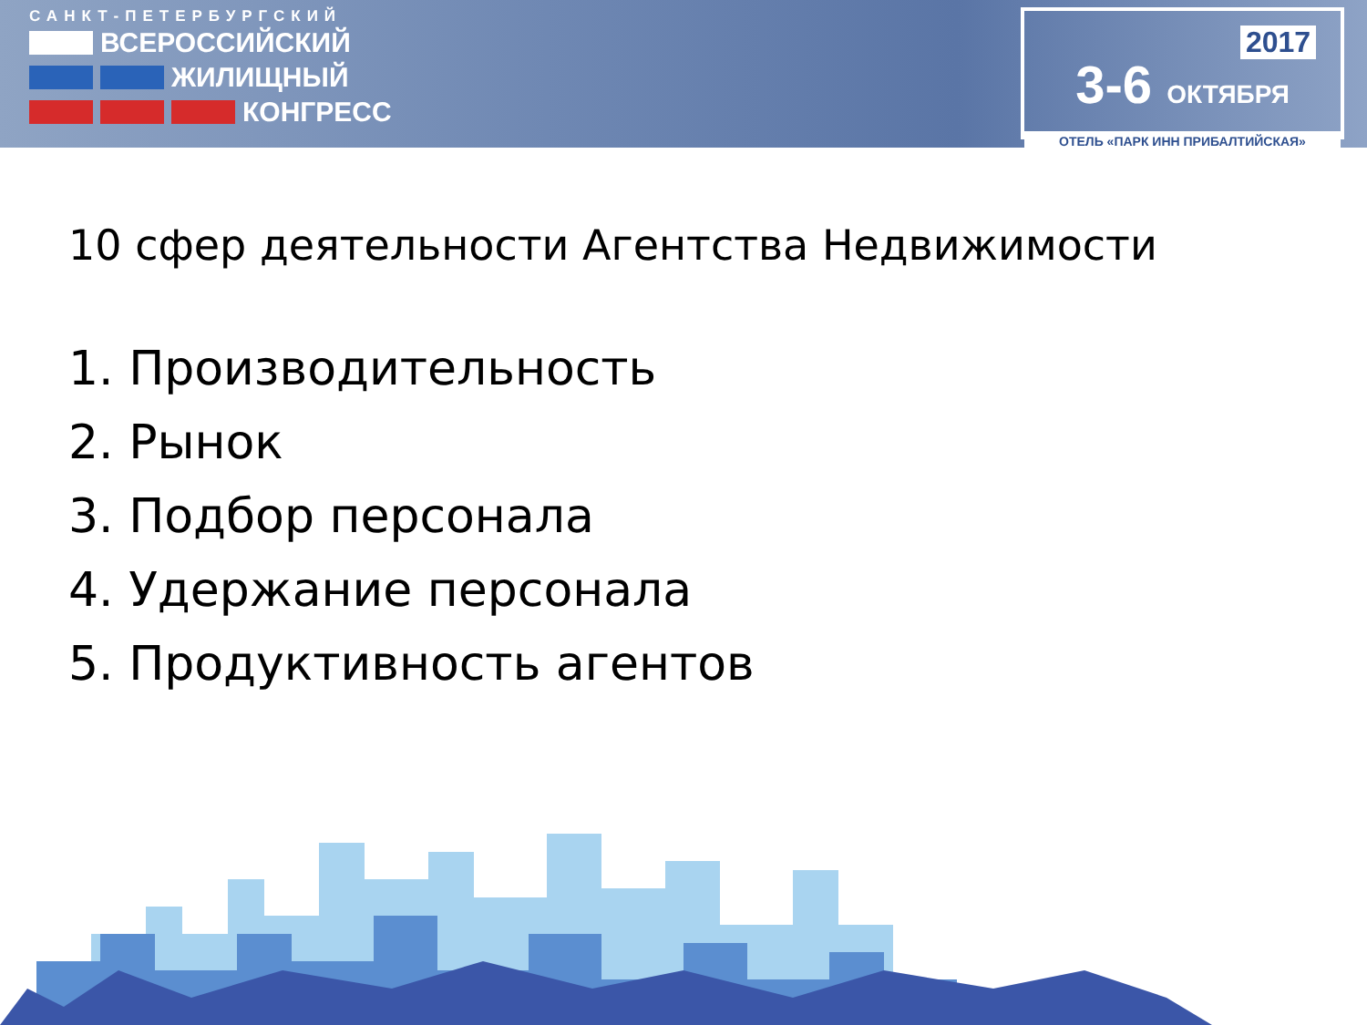САНКТ-ПЕТЕРБУРГСКИЙ
ВСЕРОССИЙСКИЙ
ЖИЛИЩНЫЙ
КОНГРЕСС
2017
3-6 ОКТЯБРЯ
ОТЕЛЬ «ПАРК ИНН ПРИБАЛТИЙСКАЯ»
10 сфер деятельности Агентства Недвижимости
1. Производительность
2. Рынок
3. Подбор персонала
4. Удержание персонала
5. Продуктивность агентов